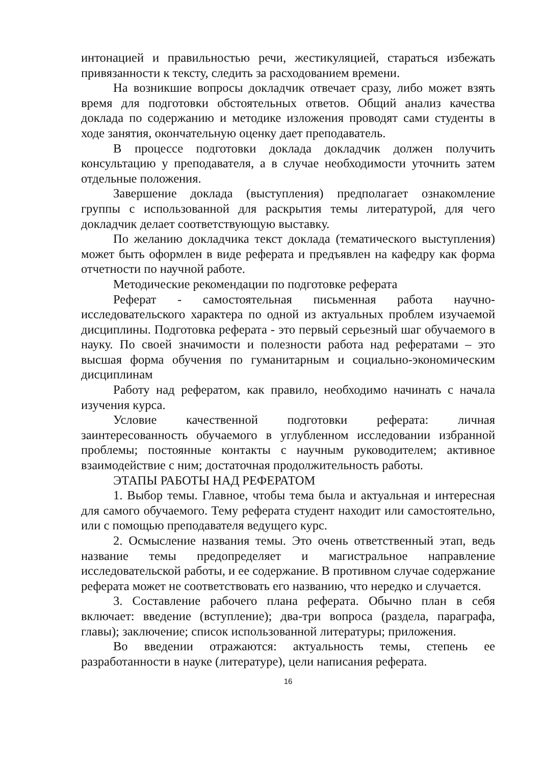интонацией и правильностью речи, жестикуляцией, стараться избежать привязанности к тексту, следить за расходованием времени.
На возникшие вопросы докладчик отвечает сразу, либо может взять время для подготовки обстоятельных ответов. Общий анализ качества доклада по содержанию и методике изложения проводят сами студенты в ходе занятия, окончательную оценку дает преподаватель.
В процессе подготовки доклада докладчик должен получить консультацию у преподавателя, а в случае необходимости уточнить затем отдельные положения.
Завершение доклада (выступления) предполагает ознакомление группы с использованной для раскрытия темы литературой, для чего докладчик делает соответствующую выставку.
По желанию докладчика текст доклада (тематического выступления) может быть оформлен в виде реферата и предъявлен на кафедру как форма отчетности по научной работе.
Методические рекомендации по подготовке реферата
Реферат - самостоятельная письменная работа научно-исследовательского характера по одной из актуальных проблем изучаемой дисциплины. Подготовка реферата - это первый серьезный шаг обучаемого в науку. По своей значимости и полезности работа над рефератами – это высшая форма обучения по гуманитарным и социально-экономическим дисциплинам
Работу над рефератом, как правило, необходимо начинать с начала изучения курса.
Условие качественной подготовки реферата: личная заинтересованность обучаемого в углубленном исследовании избранной проблемы; постоянные контакты с научным руководителем; активное взаимодействие с ним; достаточная продолжительность работы.
ЭТАПЫ РАБОТЫ НАД РЕФЕРАТОМ
1. Выбор темы. Главное, чтобы тема была и актуальная и интересная для самого обучаемого. Тему реферата студент находит или самостоятельно, или с помощью преподавателя ведущего курс.
2. Осмысление названия темы. Это очень ответственный этап, ведь название темы предопределяет и магистральное направление исследовательской работы, и ее содержание. В противном случае содержание реферата может не соответствовать его названию, что нередко и случается.
3. Составление рабочего плана реферата. Обычно план в себя включает: введение (вступление); два-три вопроса (раздела, параграфа, главы); заключение; список использованной литературы; приложения.
Во введении отражаются: актуальность темы, степень ее разработанности в науке (литературе), цели написания реферата.
16